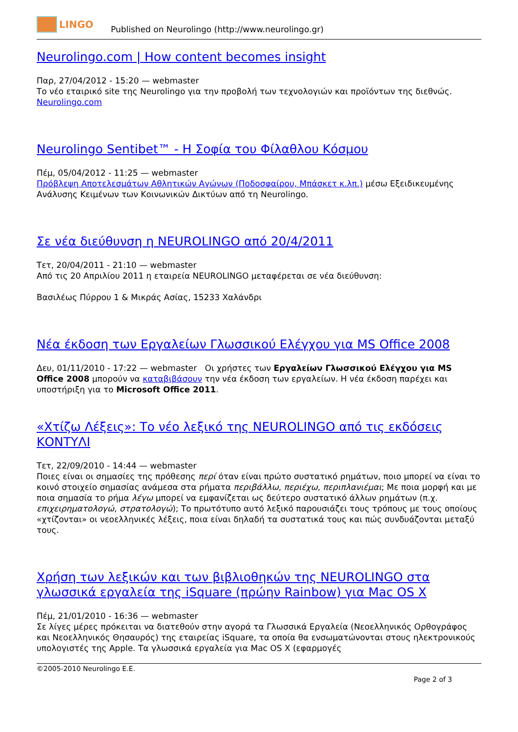LINGO
Published on Neurolingo (http://www.neurolingo.gr)
Neurolingo.com | How content becomes insight
Παρ, 27/04/2012 - 15:20 — webmaster
Το νέο εταιρικό site της Neurolingo για την προβολή των τεχνολογιών και προϊόντων της διεθνώς.
Neurolingo.com
Neurolingo Sentibet™ - Η Σοφία του Φίλαθλου Κόσμου
Πέμ, 05/04/2012 - 11:25 — webmaster
Πρόβλεψη Αποτελεσμάτων Αθλητικών Αγώνων (Ποδοσφαίρου, Μπάσκετ κ.λπ.) μέσω Εξειδικευμένης Ανάλυσης Κειμένων των Κοινωνικών Δικτύων από τη Neurolingo.
Σε νέα διεύθυνση η NEUROLINGO από 20/4/2011
Τετ, 20/04/2011 - 21:10 — webmaster
Από τις 20 Απριλίου 2011 η εταιρεία NEUROLINGO μεταφέρεται σε νέα διεύθυνση:
Βασιλέως Πύρρου 1 & Μικράς Ασίας, 15233 Χαλάνδρι
Νέα έκδοση των Εργαλείων Γλωσσικού Ελέγχου για MS Office 2008
Δευ, 01/11/2010 - 17:22 — webmaster Οι χρήστες των Εργαλείων Γλωσσικού Ελέγχου για MS Office 2008 μπορούν να καταβιβάσουν την νέα έκδοση των εργαλείων. Η νέα έκδοση παρέχει και υποστήριξη για το Microsoft Office 2011.
«Χτίζω Λέξεις»: Το νέο λεξικό της NEUROLINGO από τις εκδόσεις ΚΟΝΤΥΛΙ
Τετ, 22/09/2010 - 14:44 — webmaster
Ποιες είναι οι σημασίες της πρόθεσης περί όταν είναι πρώτο συστατικό ρημάτων, ποιο μπορεί να είναι το κοινό στοιχείο σημασίας ανάμεσα στα ρήματα περιβάλλω, περιέχω, περιπλανιέμαι; Με ποια μορφή και με ποια σημασία το ρήμα λέγω μπορεί να εμφανίζεται ως δεύτερο συστατικό άλλων ρημάτων (π.χ. επιχειρηματολογώ, στρατολογώ); Το πρωτότυπο αυτό λεξικό παρουσιάζει τους τρόπους με τους οποίους «χτίζονται» οι νεοελληνικές λέξεις, ποια είναι δηλαδή τα συστατικά τους και πώς συνδυάζονται μεταξύ τους.
Χρήση των λεξικών και των βιβλιοθηκών της NEUROLINGO στα γλωσσικά εργαλεία της iSquare (πρώην Rainbow) για Mac OS X
Πέμ, 21/01/2010 - 16:36 — webmaster
Σε λίγες μέρες πρόκειται να διατεθούν στην αγορά τα Γλωσσικά Εργαλεία (Νεοελληνικός Ορθογράφος και Νεοελληνικός Θησαυρός) της εταιρείας iSquare, τα οποία θα ενσωματώνονται στους ηλεκτρονικούς υπολογιστές της Apple. Τα γλωσσικά εργαλεία για Mac OS X (εφαρμογές
©2005-2010 Neurolingo E.E.
Page 2 of 3